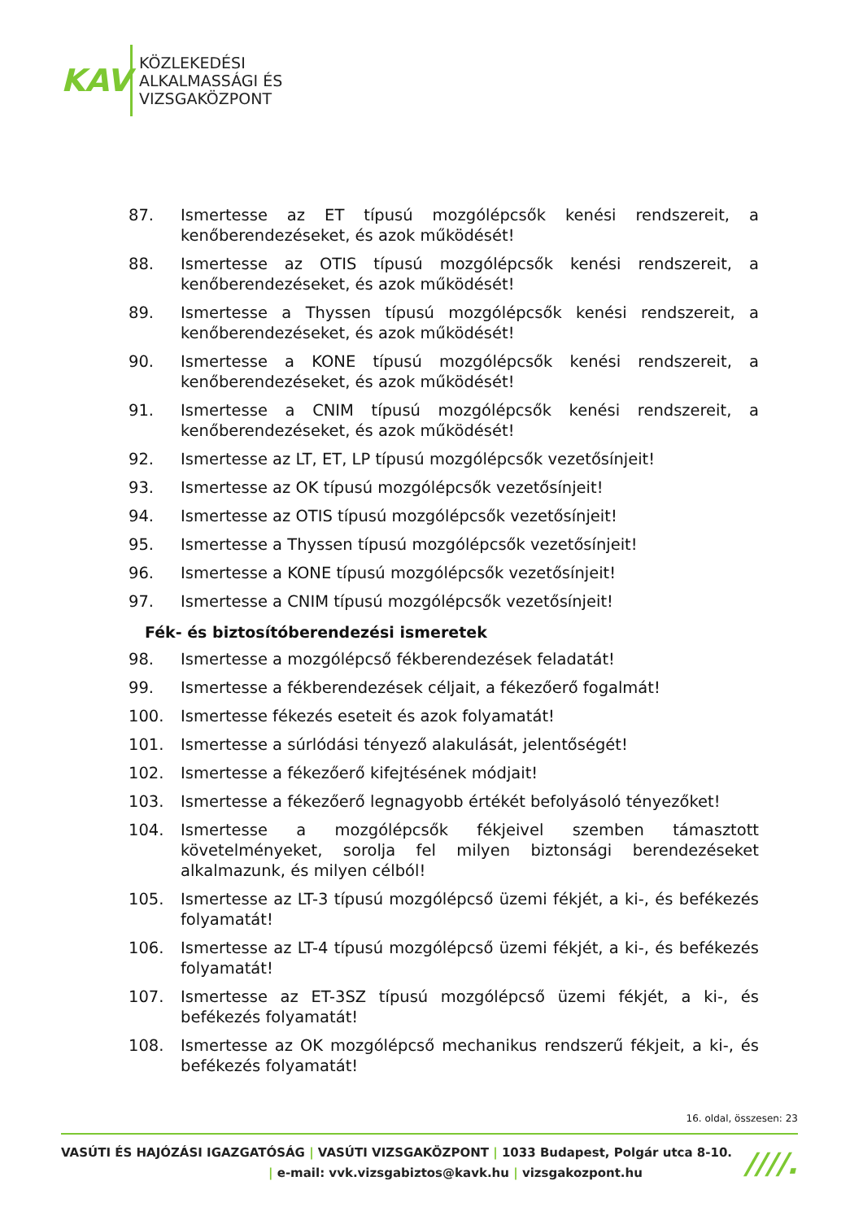KAV
KÖZLEKEDÉSI
ALKALMASSÁGI ÉS
VIZSGAKÖZPONT
87. Ismertesse az ET típusú mozgólépcsők kenési rendszereit, a kenőberendezéseket, és azok működését!
88. Ismertesse az OTIS típusú mozgólépcsők kenési rendszereit, a kenőberendezéseket, és azok működését!
89. Ismertesse a Thyssen típusú mozgólépcsők kenési rendszereit, a kenőberendezéseket, és azok működését!
90. Ismertesse a KONE típusú mozgólépcsők kenési rendszereit, a kenőberendezéseket, és azok működését!
91. Ismertesse a CNIM típusú mozgólépcsők kenési rendszereit, a kenőberendezéseket, és azok működését!
92. Ismertesse az LT, ET, LP típusú mozgólépcsők vezetősínjeit!
93. Ismertesse az OK típusú mozgólépcsők vezetősínjeit!
94. Ismertesse az OTIS típusú mozgólépcsők vezetősínjeit!
95. Ismertesse a Thyssen típusú mozgólépcsők vezetősínjeit!
96. Ismertesse a KONE típusú mozgólépcsők vezetősínjeit!
97. Ismertesse a CNIM típusú mozgólépcsők vezetősínjeit!
Fék- és biztosítóberendezési ismeretek
98. Ismertesse a mozgólépcső fékberendezések feladatát!
99. Ismertesse a fékberendezések céljait, a fékezőerő fogalmát!
100. Ismertesse fékezés eseteit és azok folyamatát!
101. Ismertesse a súrlódási tényező alakulását, jelentőségét!
102. Ismertesse a fékezőerő kifejtésének módjait!
103. Ismertesse a fékezőerő legnagyobb értékét befolyásoló tényezőket!
104. Ismertesse a mozgólépcsők fékjeivel szemben támasztott követelményeket, sorolja fel milyen biztonsági berendezéseket alkalmazunk, és milyen célból!
105. Ismertesse az LT-3 típusú mozgólépcső üzemi fékjét, a ki-, és befékezés folyamatát!
106. Ismertesse az LT-4 típusú mozgólépcső üzemi fékjét, a ki-, és befékezés folyamatát!
107. Ismertesse az ET-3SZ típusú mozgólépcső üzemi fékjét, a ki-, és befékezés folyamatát!
108. Ismertesse az OK mozgólépcső mechanikus rendszerű fékjeit, a ki-, és befékezés folyamatát!
16. oldal, összesen: 23
VASÚTI ÉS HAJÓZÁSI IGAZGATÓSÁG | VASÚTI VIZSGAKÖZPONT | 1033 Budapest, Polgár utca 8-10.
| e-mail: vvk.vizsgabiztos@kavk.hu | vizsgakozpont.hu
////.